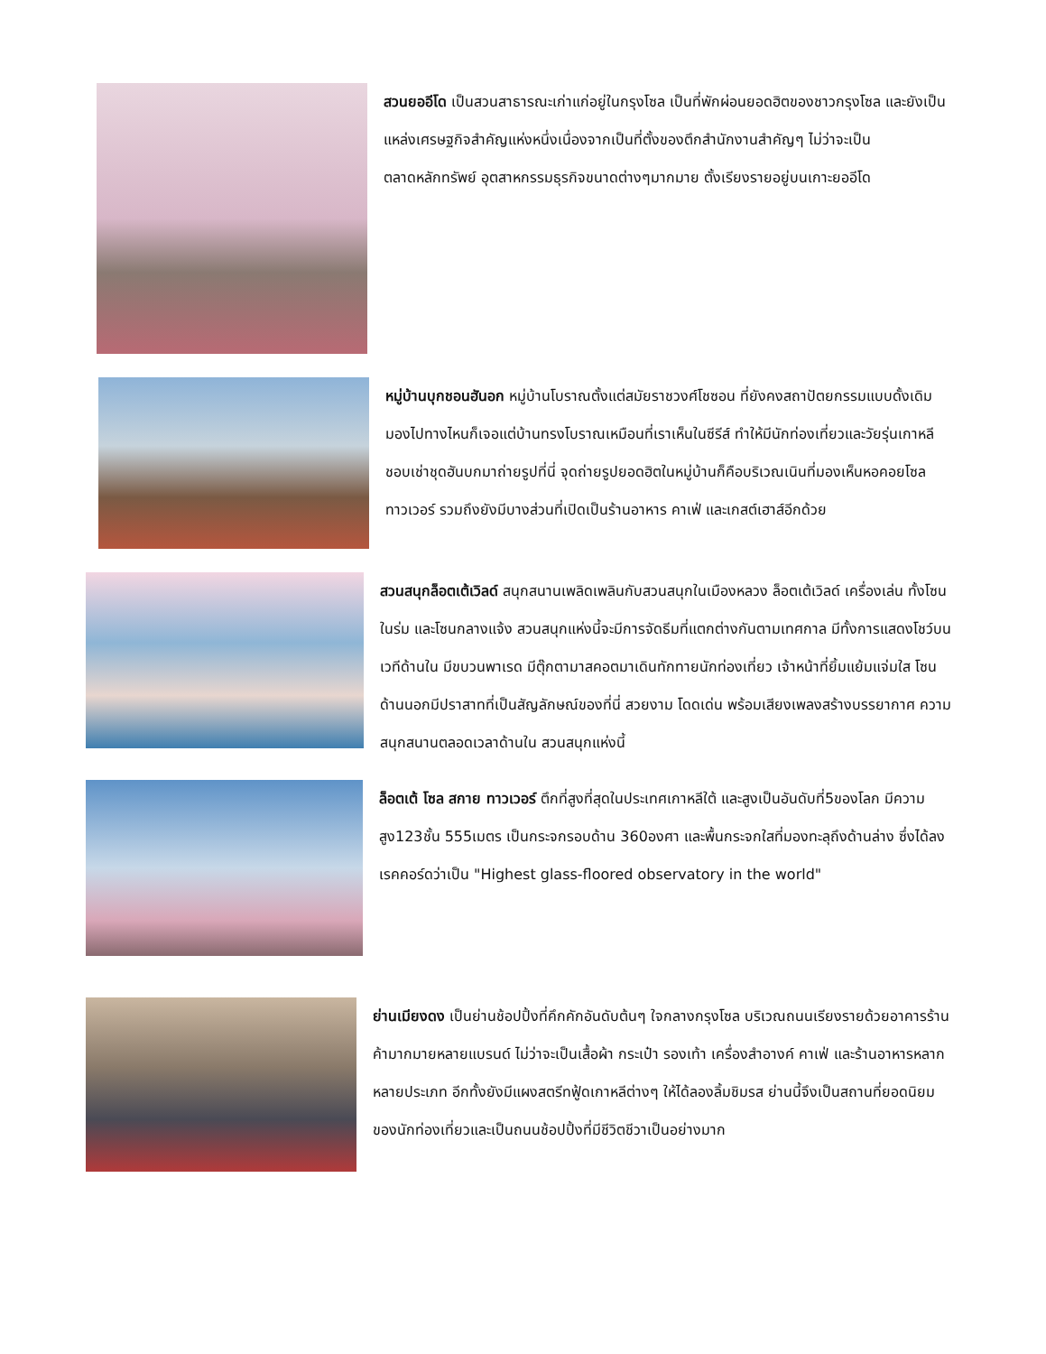สวนยออีโด เป็นสวนสาธารณะเก่าแก่อยู่ในกรุงโซล เป็นที่พักผ่อนยอดฮิตของชาวกรุงโซล และยังเป็นแหล่งเศรษฐกิจสำคัญแห่งหนึ่งเนื่องจากเป็นที่ตั้งของตึกสำนักงานสำคัญๆ ไม่ว่าจะเป็นตลาดหลักทรัพย์ อุตสาหกรรมธุรกิจขนาดต่างๆมากมาย ตั้งเรียงรายอยู่บนเกาะยออีโด
หมู่บ้านบุกชอนฮันอก หมู่บ้านโบราณตั้งแต่สมัยราชวงศ์โชซอน ที่ยังคงสถาปัตยกรรมแบบดั้งเดิม มองไปทางไหนก็เจอแต่บ้านทรงโบราณเหมือนที่เราเห็นในซีรีส์ ทำให้มีนักท่องเที่ยวและวัยรุ่นเกาหลีชอบเช่าชุดฮันบกมาถ่ายรูปที่นี่ จุดถ่ายรูปยอดฮิตในหมู่บ้านก็คือบริเวณเนินที่มองเห็นหอคอยโซลทาวเวอร์ รวมถึงยังมีบางส่วนที่เปิดเป็นร้านอาหาร คาเฟ่ และเกสต์เฮาส์อีกด้วย
สวนสนุกล็อตเต้เวิลด์ สนุกสนานเพลิดเพลินกับสวนสนุกในเมืองหลวง ล็อตเต้เวิลด์ เครื่องเล่น ทั้งโซนในร่ม และโซนกลางแจ้ง สวนสนุกแห่งนี้จะมีการจัดธีมที่แตกต่างกันตามเทศกาล มีทั้งการแสดงโชว์บนเวทีด้านใน มีขบวนพาเรด มีตุ๊กตามาสคอตมาเดินทักทายนักท่องเที่ยว เจ้าหน้าที่ยิ้มแย้มแจ่มใส โซนด้านนอกมีปราสาทที่เป็นสัญลักษณ์ของที่นี่ สวยงาม โดดเด่น พร้อมเสียงเพลงสร้างบรรยากาศ ความสนุกสนานตลอดเวลาด้านใน สวนสนุกแห่งนี้
ล็อตเต้ โซล สกาย ทาวเวอร์ ตึกที่สูงที่สุดในประเทศเกาหลีใต้ และสูงเป็นอันดับที่5ของโลก มีความสูง123ชั้น 555เมตร เป็นกระจกรอบด้าน 360องศา และพื้นกระจกใสที่มองทะลุถึงด้านล่าง ซึ่งได้ลงเรคคอร์ดว่าเป็น "Highest glass-floored observatory in the world"
ย่านเมียงดง เป็นย่านช้อปปิ้งที่คึกคักอันดับต้นๆ ใจกลางกรุงโซล บริเวณถนนเรียงรายด้วยอาคารร้านค้ามากมายหลายแบรนด์ ไม่ว่าจะเป็นเสื้อผ้า กระเป๋า รองเท้า เครื่องสำอางค์ คาเฟ่ และร้านอาหารหลากหลายประเภท อีกทั้งยังมีแผงสตรีทฟู้ดเกาหลีต่างๆ ให้ได้ลองลิ้มชิมรส ย่านนี้จึงเป็นสถานที่ยอดนิยมของนักท่องเที่ยวและเป็นถนนช้อปปิ้งที่มีชีวิตชีวาเป็นอย่างมาก